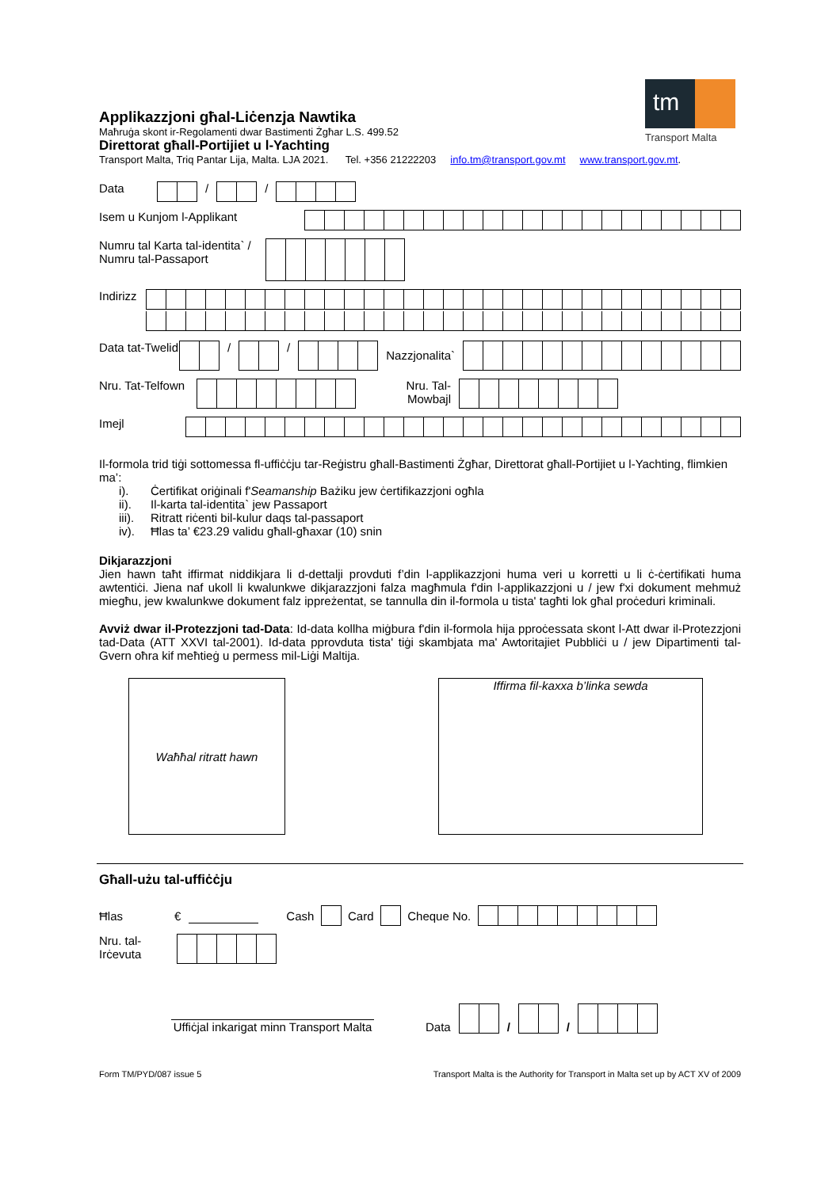tm
Transport Malta
Applikazzjoni għal-Liċenzja Nawtika
Maħruġa skont ir-Regolamenti dwar Bastimenti Żgħar L.S. 499.52
Direttorat għall-Portijiet u l-Yachting
Transport Malta, Triq Pantar Lija, Malta. LJA 2021. Tel. +356 21222203 info.tm@transport.gov.mt www.transport.gov.mt.
Data / /
Isem u Kunjom l-Applikant
Numru tal Karta tal-identita` / Numru tal-Passaport
Indirizz
Data tat-Twelid
/ /
Nazzjonalita`
Nru. Tat-Telfown
Nru. Tal-Mowbajl
Imejl
Il-formola trid tiġi sottomessa fl-uffiċċju tar-Reġistru għall-Bastimenti Żgħar, Direttorat għall-Portijiet u l-Yachting, flimkien ma’:
i). Ċertifikat oriġinali f'Seamanship Bażiku jew ċertifikazzjoni ogħla
ii). Il-karta tal-identita` jew Passaport
iii). Ritratt riċenti bil-kulur daqs tal-passaport
iv). Ħlas ta’ €23.29 validu għall-għaxar (10) snin
Dikjarazzjoni
Jien hawn taħt iffirmat niddikjara li d-dettalji provduti f’din l-applikazzjoni huma veri u korretti u li ċ-ċertifikati huma awtentiċi. Jiena naf ukoll li kwalunkwe dikjarazzjoni falza magħmula f'din l-applikazzjoni u / jew f'xi dokument mehmuż miegħu, jew kwalunkwe dokument falz ippreżentat, se tannulla din il-formola u tista' tagħti lok għal proċeduri kriminali.
Avviż dwar il-Protezzjoni tad-Data: Id-data kollha miġbura f'din il-formola hija pproċessata skont l-Att dwar il-Protezzjoni tad-Data (ATT XXVI tal-2001). Id-data pprovduta tista' tiġi skambjata ma' Awtoritajiet Pubbliċi u / jew Dipartimenti tal-Gvern oħra kif meħtieġ u permess mil-Liġi Maltija.
Waħħal ritratt hawn Iffirma fil-kaxxa b’linka sewda
Għall-użu tal-uffiċċju
Ħlas € Cash
Card
Cheque No.
Nru. tal-Irċevuta
Uffiċjal inkarigat minn Transport Malta
Data
/
/
Form TM/PYD/087 issue 5 Transport Malta is the Authority for Transport in Malta set up by ACT XV of 2009